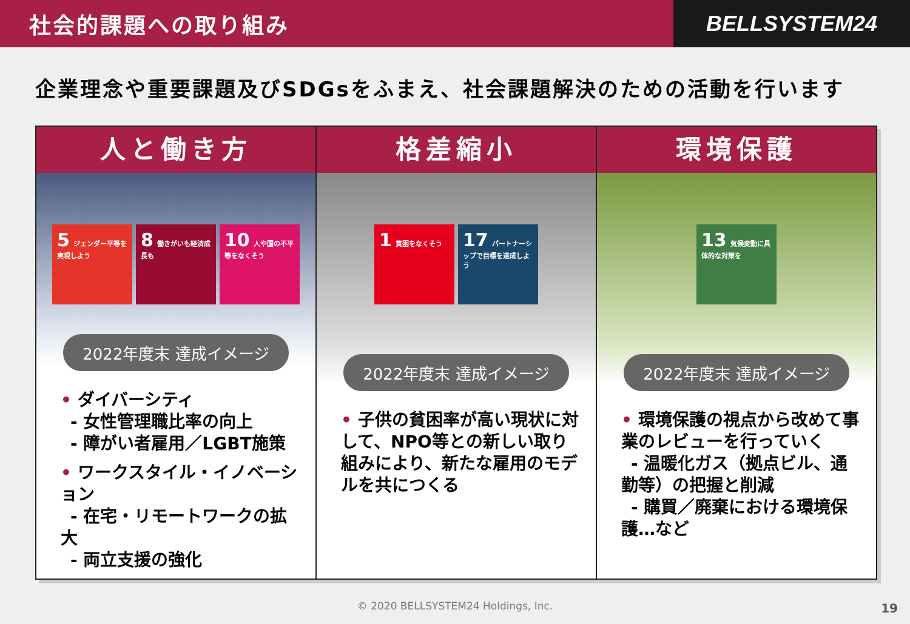社会的課題への取り組み
BELLSYSTEM24
企業理念や重要課題及びSDGsをふまえ、社会課題解決のための活動を行います
人と働き方
5 ジェンダー平等を実現しよう
8 働きがいも経済成長も
10 人や国の不平等をなくそう
2022年度末 達成イメージ
• ダイバーシティ
- 女性管理職比率の向上
- 障がい者雇用／LGBT施策
• ワークスタイル・イノベーション
- 在宅・リモートワークの拡大
- 両立支援の強化
格差縮小
1 貧困をなくそう
17 パートナーシップで目標を達成しよう
2022年度末 達成イメージ
• 子供の貧困率が高い現状に対して、NPO等との新しい取り組みにより、新たな雇用のモデルを共につくる
環境保護
13 気候変動に具体的な対策を
2022年度末 達成イメージ
• 環境保護の視点から改めて事業のレビューを行っていく
- 温暖化ガス（拠点ビル、通勤等）の把握と削減
- 購買／廃棄における環境保護…など
© 2020 BELLSYSTEM24 Holdings, Inc.
19